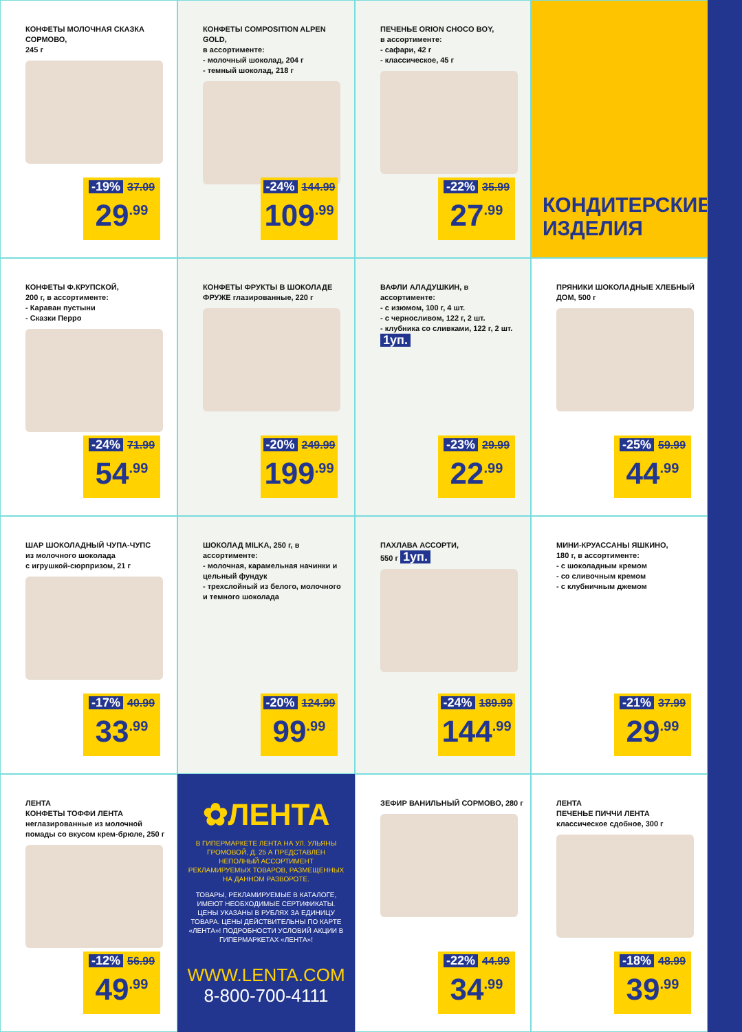КОНФЕТЫ МОЛОЧНАЯ СКАЗКА СОРМОВО,
245 г
-19% 37.09
29<sup>.99</sup>
КОНФЕТЫ COMPOSITION ALPEN GOLD,
в ассортименте:
- молочный шоколад, 204 г
- темный шоколад, 218 г
-24% 144.99
109<sup>.99</sup>
ПЕЧЕНЬЕ ORION CHOCO BOY,
в ассортименте:
- сафари, 42 г
- классическое, 45 г
-22% 35.99
27<sup>.99</sup>
КОНДИТЕРСКИЕ ИЗДЕЛИЯ
КОНФЕТЫ Ф.КРУПСКОЙ,
200 г, в ассортименте:
- Караван пустыни
- Сказки Перро
-24% 71.99
54<sup>.99</sup>
КОНФЕТЫ ФРУКТЫ В ШОКОЛАДЕ ФРУЖЕ глазированные, 220 г
-20% 249.99
199<sup>.99</sup>
ВАФЛИ АЛАДУШКИН, в ассортименте:
- с изюмом, 100 г, 4 шт.
- с черносливом, 122 г, 2 шт.
- клубника со сливками, 122 г, 2 шт.
1уп.
-23% 29.99
22<sup>.99</sup>
ПРЯНИКИ ШОКОЛАДНЫЕ ХЛЕБНЫЙ ДОМ, 500 г
-25% 59.99
44<sup>.99</sup>
ШАР ШОКОЛАДНЫЙ ЧУПА-ЧУПС
из молочного шоколада
с игрушкой-сюрпризом, 21 г
-17% 40.99
33<sup>.99</sup>
ШОКОЛАД MILKA, 250 г, в ассортименте:
- молочная, карамельная начинки и цельный фундук
- трехслойный из белого, молочного и темного шоколада
-20% 124.99
99<sup>.99</sup>
ПАХЛАВА АССОРТИ,
550 г 1уп.
-24% 189.99
144<sup>.99</sup>
МИНИ-КРУАССАНЫ ЯШКИНО,
180 г, в ассортименте:
- с шоколадным кремом
- со сливочным кремом
- с клубничным джемом
-21% 37.99
29<sup>.99</sup>
ЛЕНТА
КОНФЕТЫ ТОФФИ ЛЕНТА
неглазированные из молочной помады со вкусом крем-брюле, 250 г
-12% 56.99
49<sup>.99</sup>
✿ЛЕНТА
В ГИПЕРМАРКЕТЕ ЛЕНТА НА УЛ. УЛЬЯНЫ ГРОМОВОЙ, Д. 25 А ПРЕДСТАВЛЕН НЕПОЛНЫЙ АССОРТИМЕНТ РЕКЛАМИРУЕМЫХ ТОВАРОВ, РАЗМЕЩЕННЫХ НА ДАННОМ РАЗВОРОТЕ.
ТОВАРЫ, РЕКЛАМИРУЕМЫЕ В КАТАЛОГЕ, ИМЕЮТ НЕОБХОДИМЫЕ СЕРТИФИКАТЫ. ЦЕНЫ УКАЗАНЫ В РУБЛЯХ ЗА ЕДИНИЦУ ТОВАРА. ЦЕНЫ ДЕЙСТВИТЕЛЬНЫ ПО КАРТЕ «ЛЕНТА»! ПОДРОБНОСТИ УСЛОВИЙ АКЦИИ В ГИПЕРМАРКЕТАХ «ЛЕНТА»!
WWW.LENTA.COM
8-800-700-4111
ЗЕФИР ВАНИЛЬНЫЙ СОРМОВО, 280 г
-22% 44.99
34<sup>.99</sup>
ЛЕНТА
ПЕЧЕНЬЕ ПИЧЧИ ЛЕНТА
классическое сдобное, 300 г
-18% 48.99
39<sup>.99</sup>